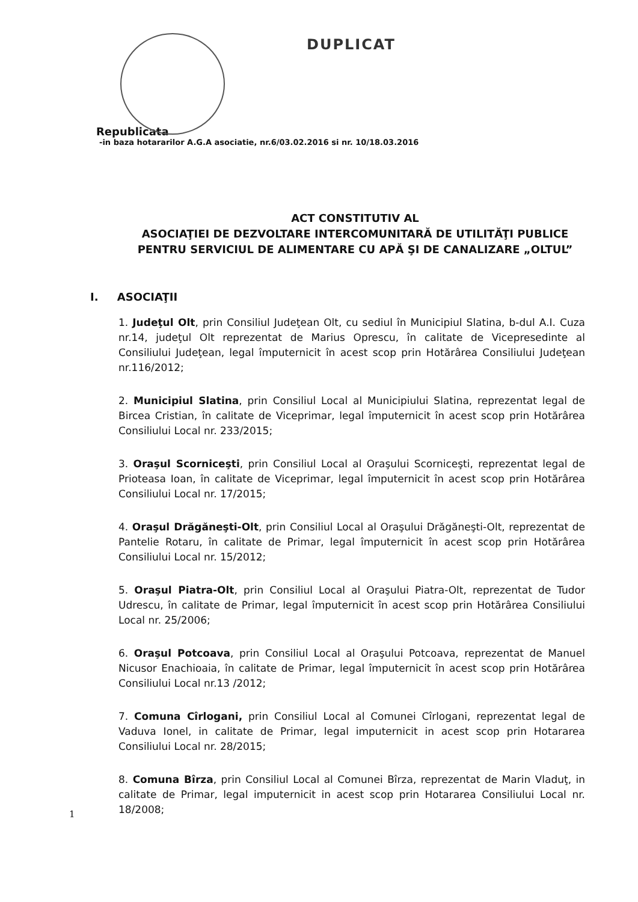DUPLICAT
Republicata
-in baza hotararilor A.G.A asociatie, nr.6/03.02.2016 si nr. 10/18.03.2016
ACT CONSTITUTIV AL
ASOCIAŢIEI DE DEZVOLTARE INTERCOMUNITARĂ DE UTILITĂŢI PUBLICE
PENTRU SERVICIUL DE ALIMENTARE CU APĂ ŞI DE CANALIZARE „OLTUL”
I. ASOCIAŢII
1. Judeţul Olt, prin Consiliul Judeţean Olt, cu sediul în Municipiul Slatina, b-dul A.I. Cuza nr.14, judeţul Olt reprezentat de Marius Oprescu, în calitate de Vicepresedinte al Consiliului Judeţean, legal împuternicit în acest scop prin Hotărârea Consiliului Judeţean nr.116/2012;
2. Municipiul Slatina, prin Consiliul Local al Municipiului Slatina, reprezentat legal de Bircea Cristian, în calitate de Viceprimar, legal împuternicit în acest scop prin Hotărârea Consiliului Local nr. 233/2015;
3. Oraşul Scorniceşti, prin Consiliul Local al Oraşului Scorniceşti, reprezentat legal de Prioteasa Ioan, în calitate de Viceprimar, legal împuternicit în acest scop prin Hotărârea Consiliului Local nr. 17/2015;
4. Oraşul Drăgăneşti-Olt, prin Consiliul Local al Oraşului Drăgăneşti-Olt, reprezentat de Pantelie Rotaru, în calitate de Primar, legal împuternicit în acest scop prin Hotărârea Consiliului Local nr. 15/2012;
5. Oraşul Piatra-Olt, prin Consiliul Local al Oraşului Piatra-Olt, reprezentat de Tudor Udrescu, în calitate de Primar, legal împuternicit în acest scop prin Hotărârea Consiliului Local nr. 25/2006;
6. Oraşul Potcoava, prin Consiliul Local al Oraşului Potcoava, reprezentat de Manuel Nicusor Enachioaia, în calitate de Primar, legal împuternicit în acest scop prin Hotărârea Consiliului Local nr.13 /2012;
7. Comuna Cîrlogani, prin Consiliul Local al Comunei Cîrlogani, reprezentat legal de Vaduva Ionel, in calitate de Primar, legal imputernicit in acest scop prin Hotararea Consiliului Local nr. 28/2015;
8. Comuna Bîrza, prin Consiliul Local al Comunei Bîrza, reprezentat de Marin Vladuţ, in calitate de Primar, legal imputernicit in acest scop prin Hotararea Consiliului Local nr. 18/2008;
1